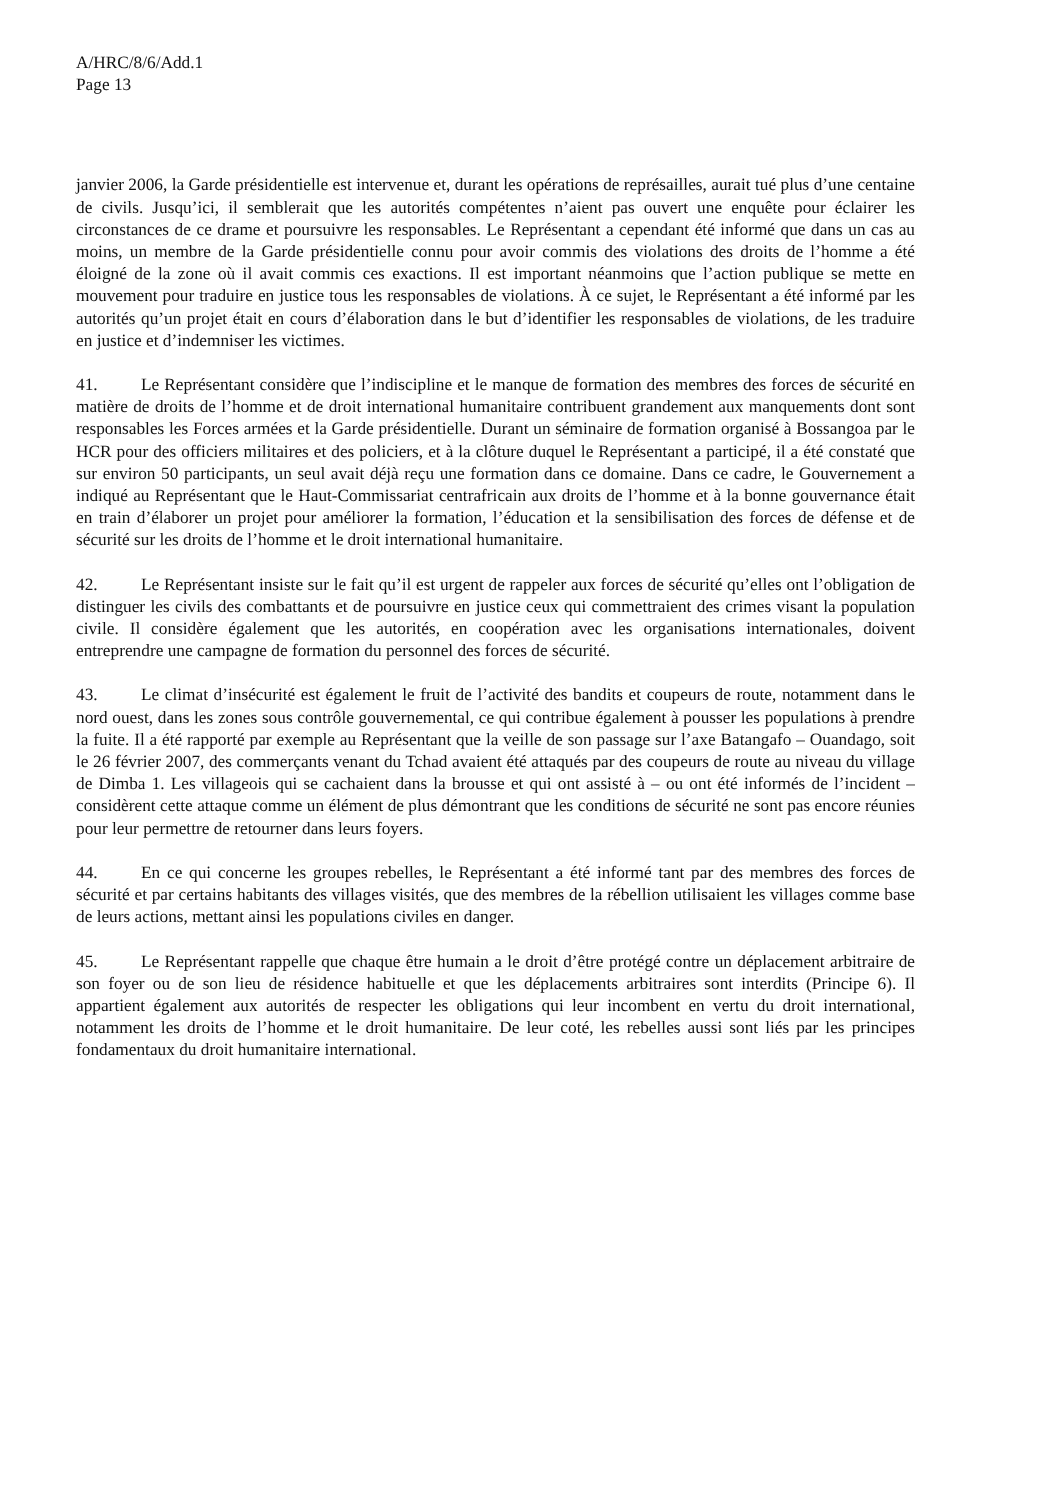A/HRC/8/6/Add.1
Page 13
janvier 2006, la Garde présidentielle est intervenue et, durant les opérations de représailles, aurait tué plus d’une centaine de civils. Jusqu’ici, il semblerait que les autorités compétentes n’aient pas ouvert une enquête pour éclairer les circonstances de ce drame et poursuivre les responsables. Le Représentant a cependant été informé que dans un cas au moins, un membre de la Garde présidentielle connu pour avoir commis des violations des droits de l’homme a été éloigné de la zone où il avait commis ces exactions. Il est important néanmoins que l’action publique se mette en mouvement pour traduire en justice tous les responsables de violations. À ce sujet, le Représentant a été informé par les autorités qu’un projet était en cours d’élaboration dans le but d’identifier les responsables de violations, de les traduire en justice et d’indemniser les victimes.
41. Le Représentant considère que l’indiscipline et le manque de formation des membres des forces de sécurité en matière de droits de l’homme et de droit international humanitaire contribuent grandement aux manquements dont sont responsables les Forces armées et la Garde présidentielle. Durant un séminaire de formation organisé à Bossangoa par le HCR pour des officiers militaires et des policiers, et à la clôture duquel le Représentant a participé, il a été constaté que sur environ 50 participants, un seul avait déjà reçu une formation dans ce domaine. Dans ce cadre, le Gouvernement a indiqué au Représentant que le Haut-Commissariat centrafricain aux droits de l’homme et à la bonne gouvernance était en train d’élaborer un projet pour améliorer la formation, l’éducation et la sensibilisation des forces de défense et de sécurité sur les droits de l’homme et le droit international humanitaire.
42. Le Représentant insiste sur le fait qu’il est urgent de rappeler aux forces de sécurité qu’elles ont l’obligation de distinguer les civils des combattants et de poursuivre en justice ceux qui commettraient des crimes visant la population civile. Il considère également que les autorités, en coopération avec les organisations internationales, doivent entreprendre une campagne de formation du personnel des forces de sécurité.
43. Le climat d’insécurité est également le fruit de l’activité des bandits et coupeurs de route, notamment dans le nord ouest, dans les zones sous contrôle gouvernemental, ce qui contribue également à pousser les populations à prendre la fuite. Il a été rapporté par exemple au Représentant que la veille de son passage sur l’axe Batangafo – Ouandago, soit le 26 février 2007, des commerçants venant du Tchad avaient été attaqués par des coupeurs de route au niveau du village de Dimba 1. Les villageois qui se cachaient dans la brousse et qui ont assisté à – ou ont été informés de l’incident – considèrent cette attaque comme un élément de plus démontrant que les conditions de sécurité ne sont pas encore réunies pour leur permettre de retourner dans leurs foyers.
44. En ce qui concerne les groupes rebelles, le Représentant a été informé tant par des membres des forces de sécurité et par certains habitants des villages visités, que des membres de la rébellion utilisaient les villages comme base de leurs actions, mettant ainsi les populations civiles en danger.
45. Le Représentant rappelle que chaque être humain a le droit d’être protégé contre un déplacement arbitraire de son foyer ou de son lieu de résidence habituelle et que les déplacements arbitraires sont interdits (Principe 6). Il appartient également aux autorités de respecter les obligations qui leur incombent en vertu du droit international, notamment les droits de l’homme et le droit humanitaire. De leur coté, les rebelles aussi sont liés par les principes fondamentaux du droit humanitaire international.